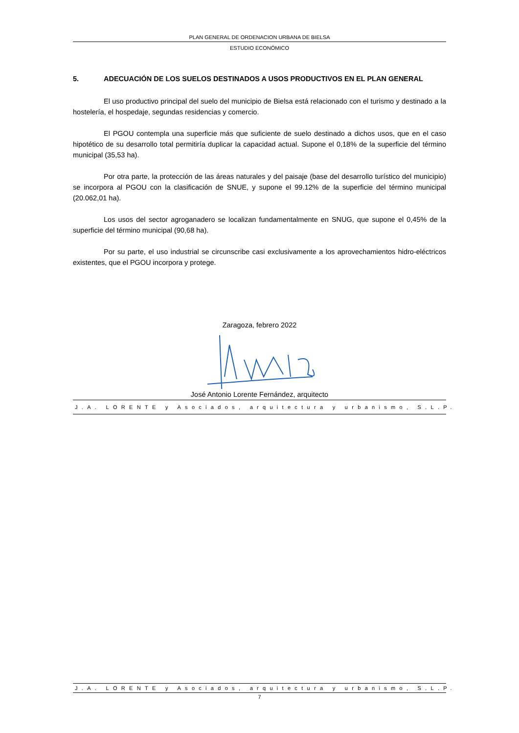PLAN GENERAL DE ORDENACION URBANA DE BIELSA
ESTUDIO ECONÓMICO
5. ADECUACIÓN DE LOS SUELOS DESTINADOS A USOS PRODUCTIVOS EN EL PLAN GENERAL
El uso productivo principal del suelo del municipio de Bielsa está relacionado con el turismo y destinado a la hostelería, el hospedaje, segundas residencias y comercio.
El PGOU contempla una superficie más que suficiente de suelo destinado a dichos usos, que en el caso hipotético de su desarrollo total permitiría duplicar la capacidad actual. Supone el 0,18% de la superficie del término municipal (35,53 ha).
Por otra parte, la protección de las áreas naturales y del paisaje (base del desarrollo turístico del municipio) se incorpora al PGOU con la clasificación de SNUE, y supone el 99.12% de la superficie del término municipal (20.062,01 ha).
Los usos del sector agroganadero se localizan fundamentalmente en SNUG, que supone el 0,45% de la superficie del término municipal (90,68 ha).
Por su parte, el uso industrial se circunscribe casi exclusivamente a los aprovechamientos hidro-eléctricos existentes, que el PGOU incorpora y protege.
Zaragoza, febrero 2022
José Antonio Lorente Fernández, arquitecto
J.A. LORENTE y Asociados, arquitectura y urbanismo, S.L.P.
J.A. LORENTE y Asociados, arquitectura y urbanismo, S.L.P.
7